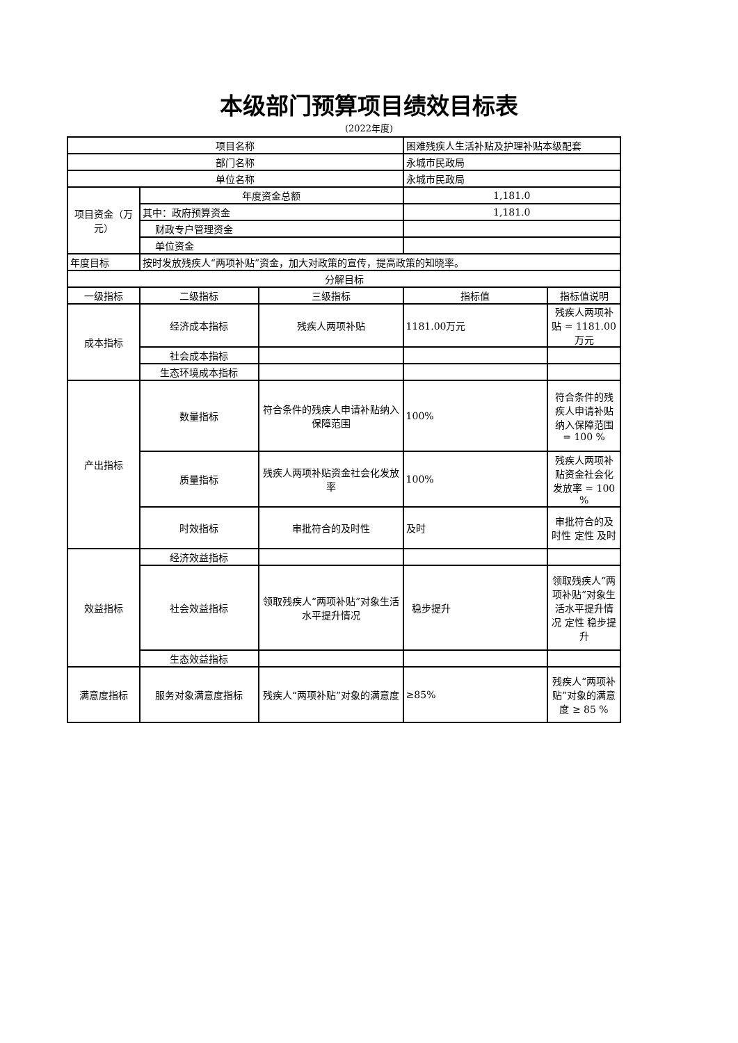本级部门预算项目绩效目标表
(2022年度)
| 项目名称 | | | 困难残疾人生活补贴及护理补贴本级配套 | |
| 部门名称 | | | 永城市民政局 | |
| 单位名称 | | | 永城市民政局 | |
| 项目资金（万元） | 年度资金总额 | | 1,181.0 | |
| | 其中：政府预算资金 | | 1,181.0 | |
| | 财政专户管理资金 | | | |
| | 单位资金 | | | |
| 年度目标 | 按时发放残疾人“两项补贴”资金，加大对政策的宣传，提高政策的知晓率。 | | | |
| 分解目标 | | | | |
| 一级指标 | 二级指标 | 三级指标 | 指标值 | 指标值说明 |
| 成本指标 | 经济成本指标 | 残疾人两项补贴 | 1181.00万元 | 残疾人两项补贴 = 1181.00 万元 |
| | 社会成本指标 | | | |
| | 生态环境成本指标 | | | |
| 产出指标 | 数量指标 | 符合条件的残疾人申请补贴纳入保障范围 | 100% | 符合条件的残疾人申请补贴纳入保障范围 = 100 % |
| | 质量指标 | 残疾人两项补贴资金社会化发放率 | 100% | 残疾人两项补贴资金社会化发放率 = 100 % |
| | 时效指标 | 审批符合的及时性 | 及时 | 审批符合的及时性 定性 及时 |
| 效益指标 | 经济效益指标 | | | |
| | 社会效益指标 | 领取残疾人“两项补贴”对象生活水平提升情况 | 稳步提升 | 领取残疾人“两项补贴”对象生活水平提升情况 定性 稳步提升 |
| | 生态效益指标 | | | |
| 满意度指标 | 服务对象满意度指标 | 残疾人“两项补贴”对象的满意度 | ≥85% | 残疾人“两项补贴”对象的满意度 ≥ 85 % |